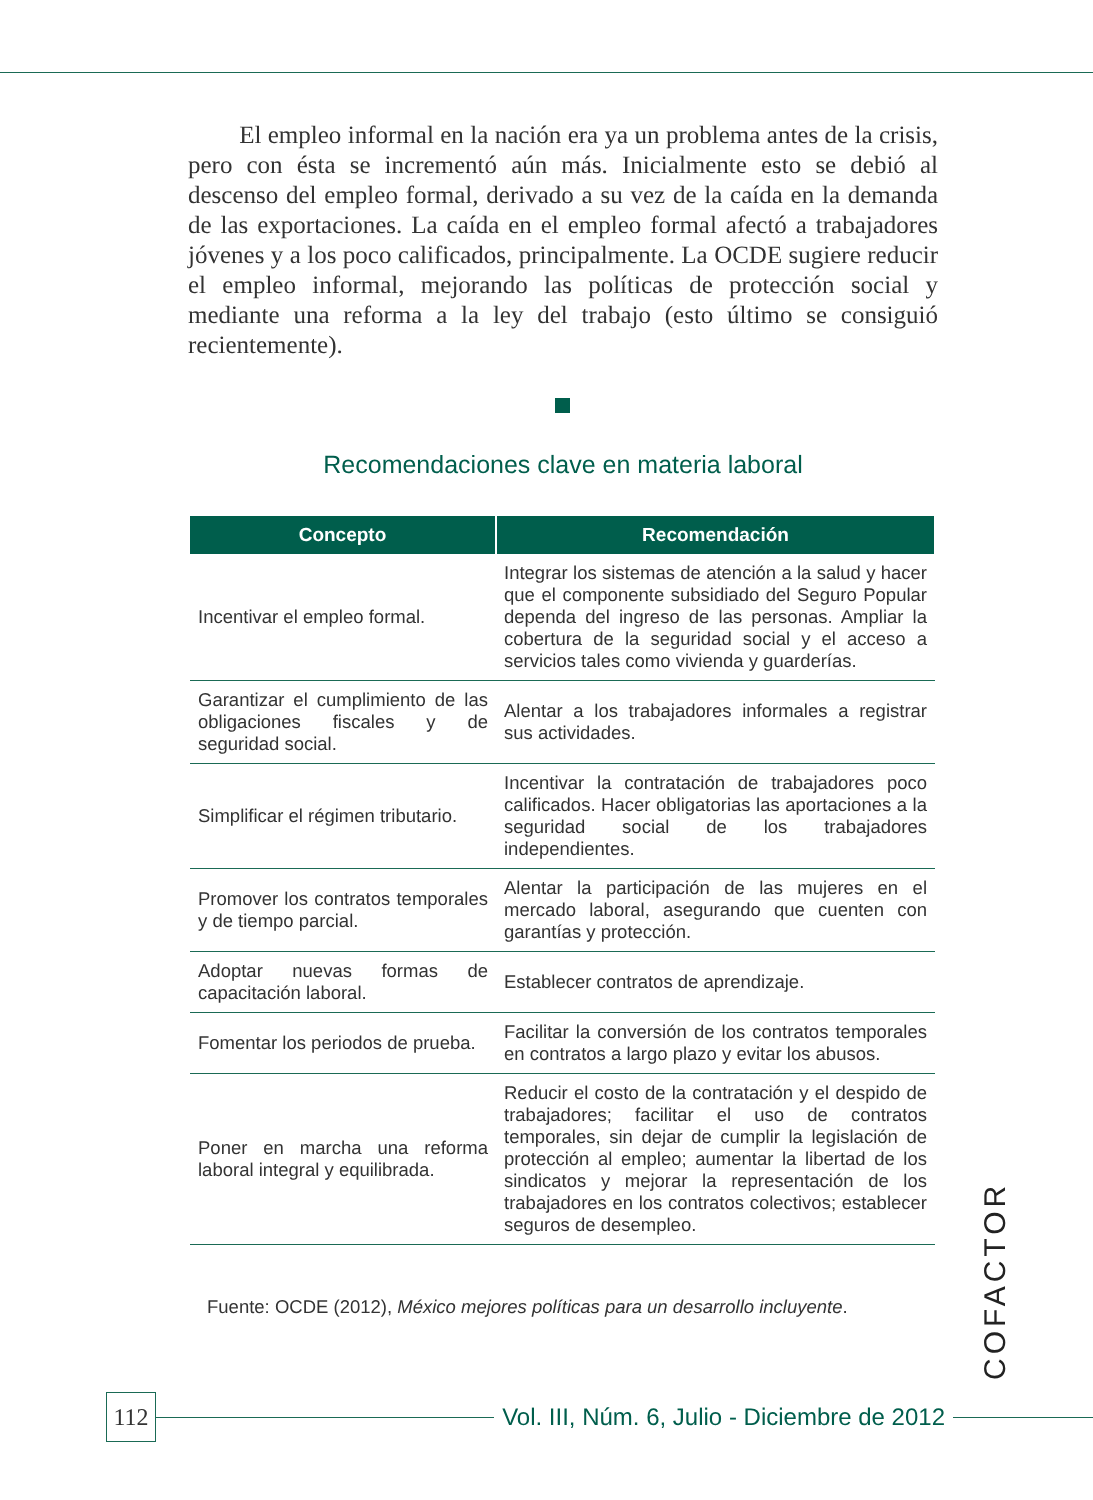El empleo informal en la nación era ya un problema antes de la crisis, pero con ésta se incrementó aún más. Inicialmente esto se debió al descenso del empleo formal, derivado a su vez de la caída en la demanda de las exportaciones. La caída en el empleo formal afectó a trabajadores jóvenes y a los poco calificados, principalmente. La OCDE sugiere reducir el empleo informal, mejorando las políticas de protección social y mediante una reforma a la ley del trabajo (esto último se consiguió recientemente).
Recomendaciones clave en materia laboral
| Concepto | Recomendación |
| --- | --- |
| Incentivar el empleo formal. | Integrar los sistemas de atención a la salud y hacer que el componente subsidiado del Seguro Popular dependa del ingreso de las personas. Ampliar la cobertura de la seguridad social y el acceso a servicios tales como vivienda y guarderías. |
| Garantizar el cumplimiento de las obligaciones fiscales y de seguridad social. | Alentar a los trabajadores informales a registrar sus actividades. |
| Simplificar el régimen tributario. | Incentivar la contratación de trabajadores poco calificados. Hacer obligatorias las aportaciones a la seguridad social de los trabajadores independientes. |
| Promover los contratos temporales y de tiempo parcial. | Alentar la participación de las mujeres en el mercado laboral, asegurando que cuenten con garantías y protección. |
| Adoptar nuevas formas de capacitación laboral. | Establecer contratos de aprendizaje. |
| Fomentar los periodos de prueba. | Facilitar la conversión de los contratos temporales en contratos a largo plazo y evitar los abusos. |
| Poner en marcha una reforma laboral integral y equilibrada. | Reducir el costo de la contratación y el despido de trabajadores; facilitar el uso de contratos temporales, sin dejar de cumplir la legislación de protección al empleo; aumentar la libertad de los sindicatos y mejorar la representación de los trabajadores en los contratos colectivos; establecer seguros de desempleo. |
Fuente: OCDE (2012), México mejores políticas para un desarrollo incluyente.
COFACTOR
112
Vol. III, Núm. 6, Julio - Diciembre de 2012